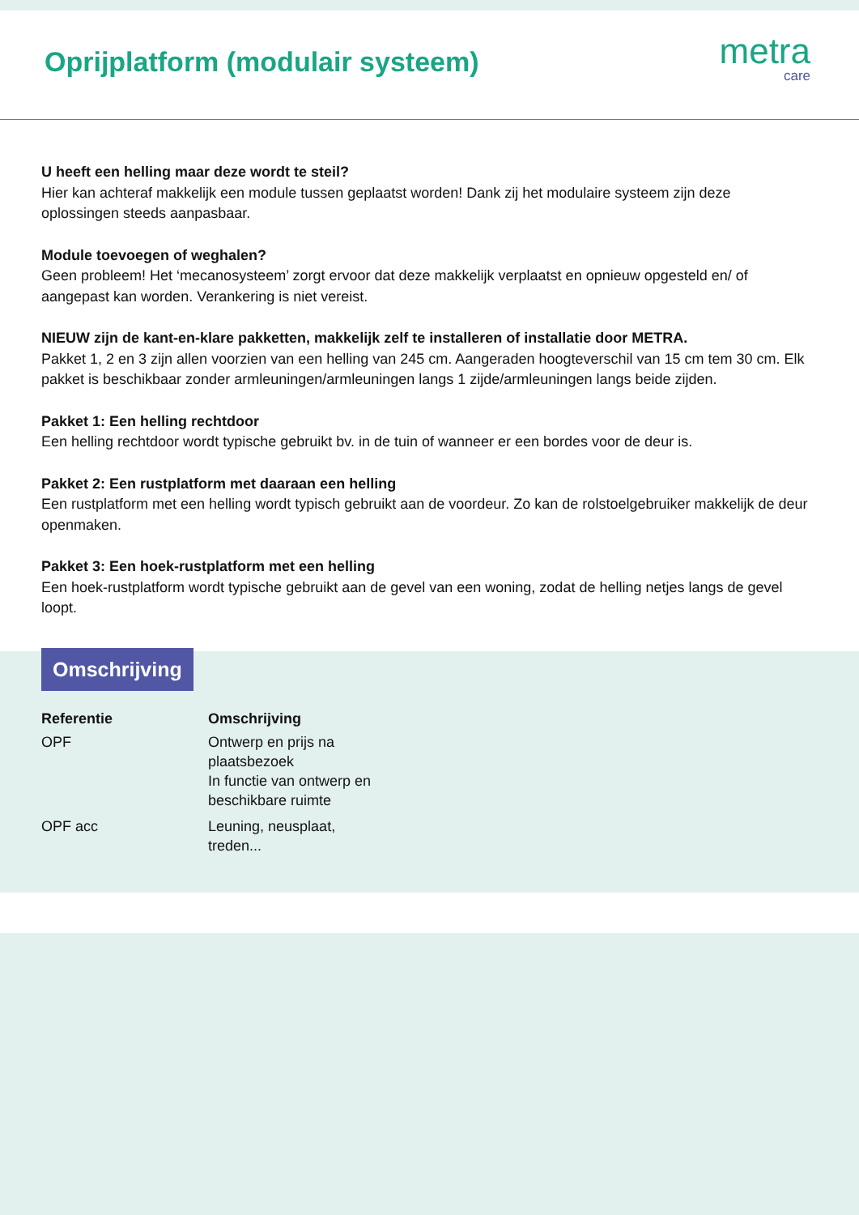Oprijplatform (modulair systeem)
metra
care
U heeft een helling maar deze wordt te steil?
Hier kan achteraf makkelijk een module tussen geplaatst worden! Dank zij het modulaire systeem zijn deze oplossingen steeds aanpasbaar.
Module toevoegen of weghalen?
Geen probleem! Het ‘mecanosysteem’ zorgt ervoor dat deze makkelijk verplaatst en opnieuw opgesteld en/ of aangepast kan worden. Verankering is niet vereist.
NIEUW zijn de kant-en-klare pakketten, makkelijk zelf te installeren of installatie door METRA.
Pakket 1, 2 en 3 zijn allen voorzien van een helling van 245 cm. Aangeraden hoogteverschil van 15 cm tem 30 cm. Elk pakket is beschikbaar zonder armleuningen/armleuningen langs 1 zijde/armleuningen langs beide zijden.
Pakket 1: Een helling rechtdoor
Een helling rechtdoor wordt typische gebruikt bv. in de tuin of wanneer er een bordes voor de deur is.
Pakket 2: Een rustplatform met daaraan een helling
Een rustplatform met een helling wordt typisch gebruikt aan de voordeur. Zo kan de rolstoelgebruiker makkelijk de deur openmaken.
Pakket 3: Een hoek-rustplatform met een helling
Een hoek-rustplatform wordt typische gebruikt aan de gevel van een woning, zodat de helling netjes langs de gevel loopt.
Omschrijving
| Referentie | Omschrijving |
| --- | --- |
| OPF | Ontwerp en prijs na plaatsbezoek In functie van ontwerp en beschikbare ruimte |
| OPF acc | Leuning, neusplaat, treden... |